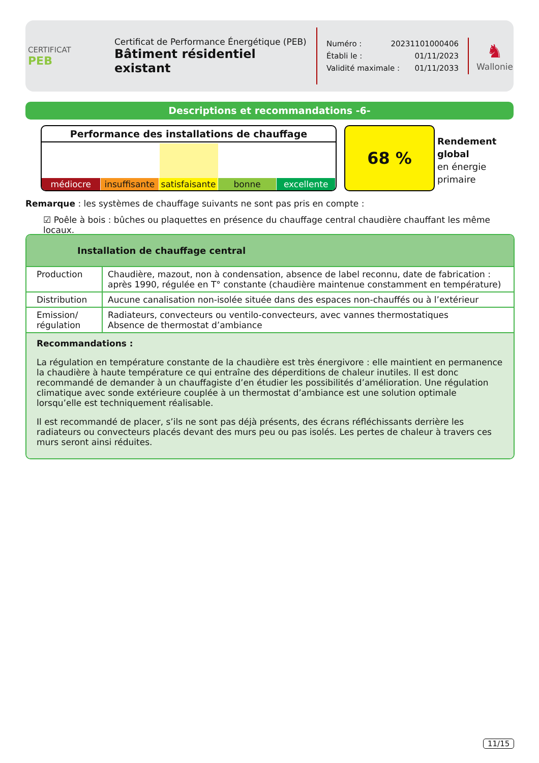CERTIFICAT
PEB
Certificat de Performance Énergétique (PEB)
Bâtiment résidentiel existant
Numéro : 20231101000406
Établi le : 01/11/2023
Validité maximale : 01/11/2033
♞
Wallonie
Descriptions et recommandations -6-
Performance des installations de chauffage
médiocre insuffisante satisfaisante bonne excellente
68 %
Rendement
global
en énergie
primaire
Remarque : les systèmes de chauffage suivants ne sont pas pris en compte :
☑ Poêle à bois : bûches ou plaquettes en présence du chauffage central chaudière chauffant les même locaux.
Installation de chauffage central
| Production | Chaudière, mazout, non à condensation, absence de label reconnu, date de fabrication : après 1990, régulée en T° constante (chaudière maintenue constamment en température) |
| Distribution | Aucune canalisation non-isolée située dans des espaces non-chauffés ou à l’extérieur |
| Emission/ régulation | Radiateurs, convecteurs ou ventilo-convecteurs, avec vannes thermostatiques Absence de thermostat d’ambiance |
Recommandations :
La régulation en température constante de la chaudière est très énergivore : elle maintient en permanence la chaudière à haute température ce qui entraîne des déperditions de chaleur inutiles. Il est donc recommandé de demander à un chauffagiste d’en étudier les possibilités d’amélioration. Une régulation climatique avec sonde extérieure couplée à un thermostat d’ambiance est une solution optimale lorsqu’elle est techniquement réalisable.
Il est recommandé de placer, s’ils ne sont pas déjà présents, des écrans réfléchissants derrière les radiateurs ou convecteurs placés devant des murs peu ou pas isolés. Les pertes de chaleur à travers ces murs seront ainsi réduites.
11/15